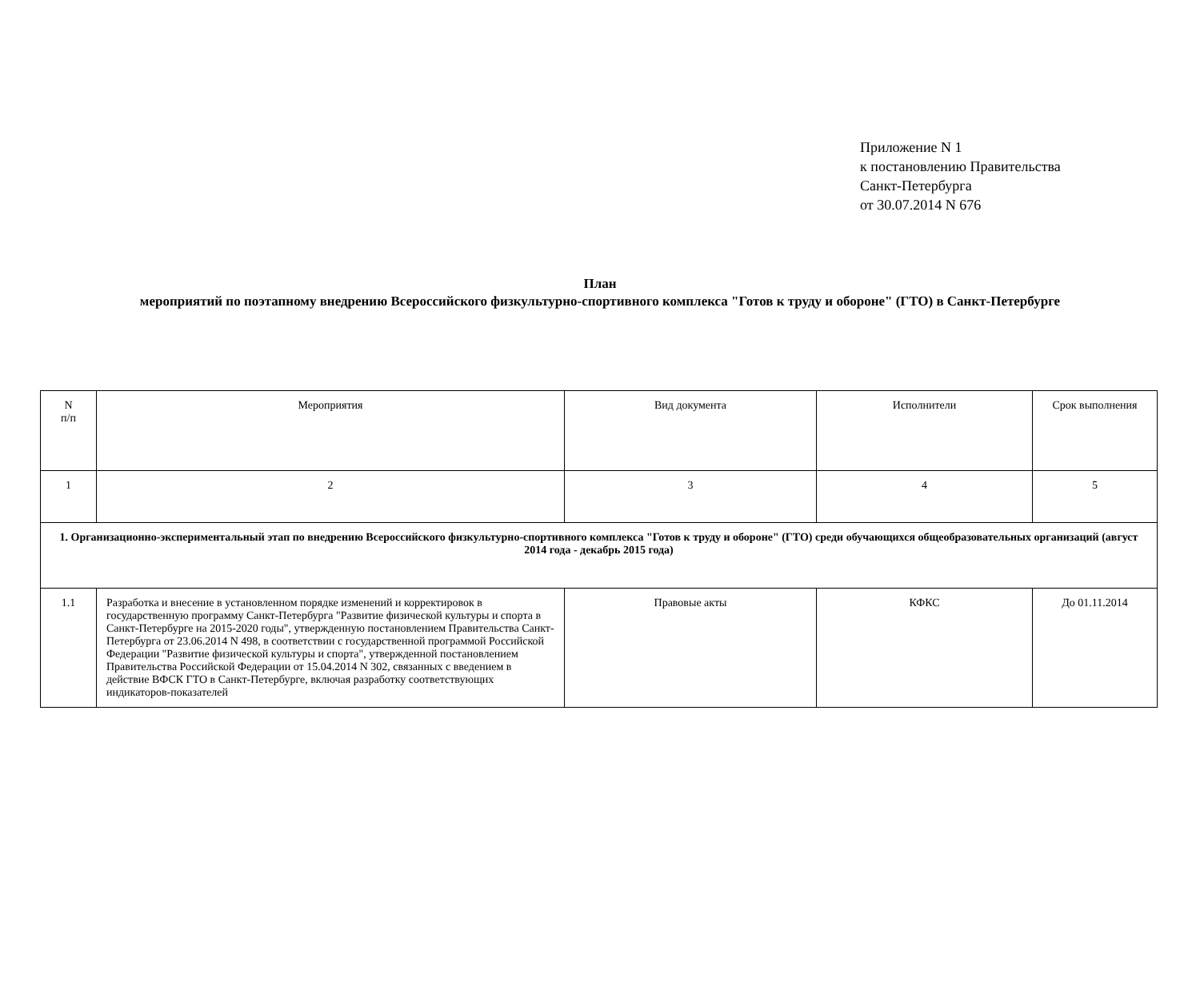Приложение N 1
к постановлению Правительства
Санкт-Петербурга
от 30.07.2014 N 676
План
мероприятий по поэтапному внедрению Всероссийского физкультурно-спортивного комплекса "Готов к труду и обороне" (ГТО) в Санкт-Петербурге
| N п/п | Мероприятия | Вид документа | Исполнители | Срок выполнения |
| 1 | 2 | 3 | 4 | 5 |
| 1. Организационно-экспериментальный этап по внедрению Всероссийского физкультурно-спортивного комплекса "Готов к труду и обороне" (ГТО) среди обучающихся общеобразовательных организаций (август 2014 года - декабрь 2015 года) | | | | |
| 1.1 | Разработка и внесение в установленном порядке изменений и корректировок в государственную программу Санкт-Петербурга "Развитие физической культуры и спорта в Санкт-Петербурге на 2015-2020 годы", утвержденную постановлением Правительства Санкт-Петербурга от 23.06.2014 N 498, в соответствии с государственной программой Российской Федерации "Развитие физической культуры и спорта", утвержденной постановлением Правительства Российской Федерации от 15.04.2014 N 302, связанных с введением в действие ВФСК ГТО в Санкт-Петербурге, включая разработку соответствующих индикаторов-показателей | Правовые акты | КФКС | До 01.11.2014 |